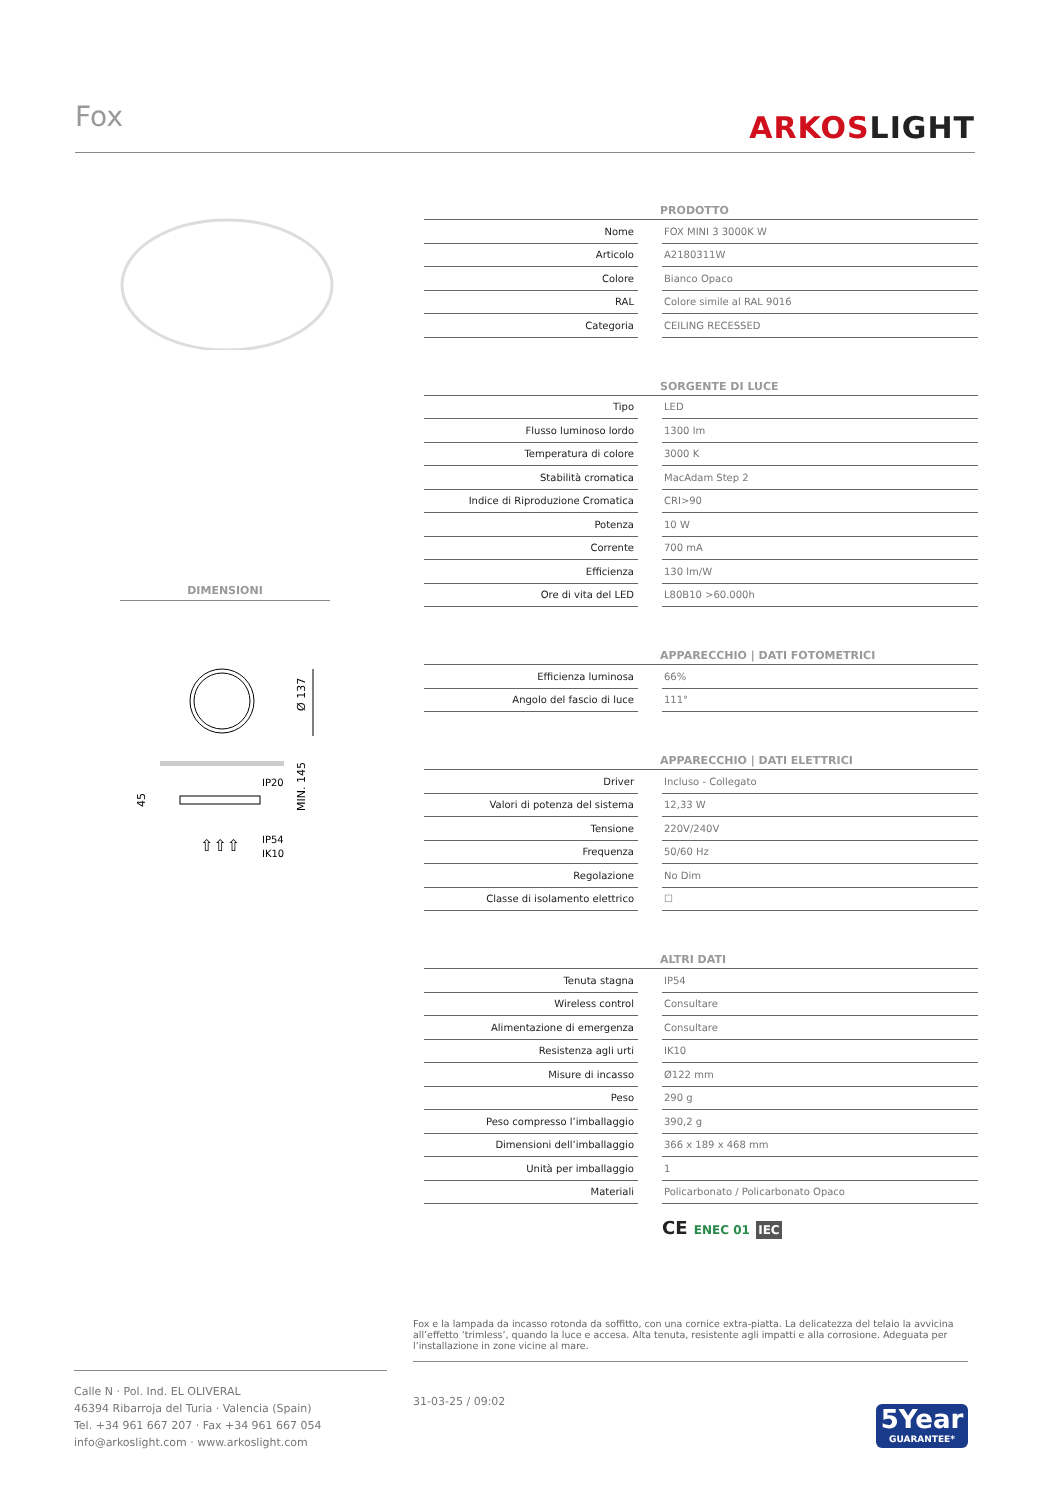Fox ARKOSLIGHT
DIMENSIONI
Ø 137
IP20
IP54
IK10
45
MIN. 145
⇧⇧⇧
| PRODOTTO | | |
| --- | --- | --- |
| Nome | | FOX MINI 3 3000K W |
| Articolo | | A2180311W |
| Colore | | Bianco Opaco |
| RAL | | Colore simile al RAL 9016 |
| Categoria | | CEILING RECESSED |
| SORGENTE DI LUCE | | |
| --- | --- | --- |
| Tipo | | LED |
| Flusso luminoso lordo | | 1300 lm |
| Temperatura di colore | | 3000 K |
| Stabilità cromatica | | MacAdam Step 2 |
| Indice di Riproduzione Cromatica | | CRI>90 |
| Potenza | | 10 W |
| Corrente | | 700 mA |
| Efficienza | | 130 lm/W |
| Ore di vita del LED | | L80B10 >60.000h |
| APPARECCHIO / DATI FOTOMETRICI | | |
| --- | --- | --- |
| Efficienza luminosa | | 66% |
| Angolo del fascio di luce | | 111° |
| APPARECCHIO / DATI ELETTRICI | | |
| --- | --- | --- |
| Driver | | Incluso - Collegato |
| Valori di potenza del sistema | | 12,33 W |
| Tensione | | 220V/240V |
| Frequenza | | 50/60 Hz |
| Regolazione | | No Dim |
| Classe di isolamento elettrico | | ☐ |
| ALTRI DATI | | |
| --- | --- | --- |
| Tenuta stagna | | IP54 |
| Wireless control | | Consultare |
| Alimentazione di emergenza | | Consultare |
| Resistenza agli urti | | IK10 |
| Misure di incasso | | Ø122 mm |
| Peso | | 290 g |
| Peso compresso l’imballaggio | | 390,2 g |
| Dimensioni dell’imballaggio | | 366 x 189 x 468 mm |
| Unità per imballaggio | | 1 |
| Materiali | | Policarbonato / Policarbonato Opaco |
CE ENEC 01 IEC
Fox e la lampada da incasso rotonda da soffitto, con una cornice extra-piatta. La delicatezza del telaio la avvicina all’effetto ‘trimless’, quando la luce e accesa. Alta tenuta, resistente agli impatti e alla corrosione. Adeguata per l’installazione in zone vicine al mare.
Calle N · Pol. Ind. EL OLIVERAL
46394 Ribarroja del Turia · Valencia (Spain)
Tel. +34 961 667 207 · Fax +34 961 667 054
info@arkoslight.com · www.arkoslight.com
31-03-25 / 09:02
5Year
GUARANTEE*